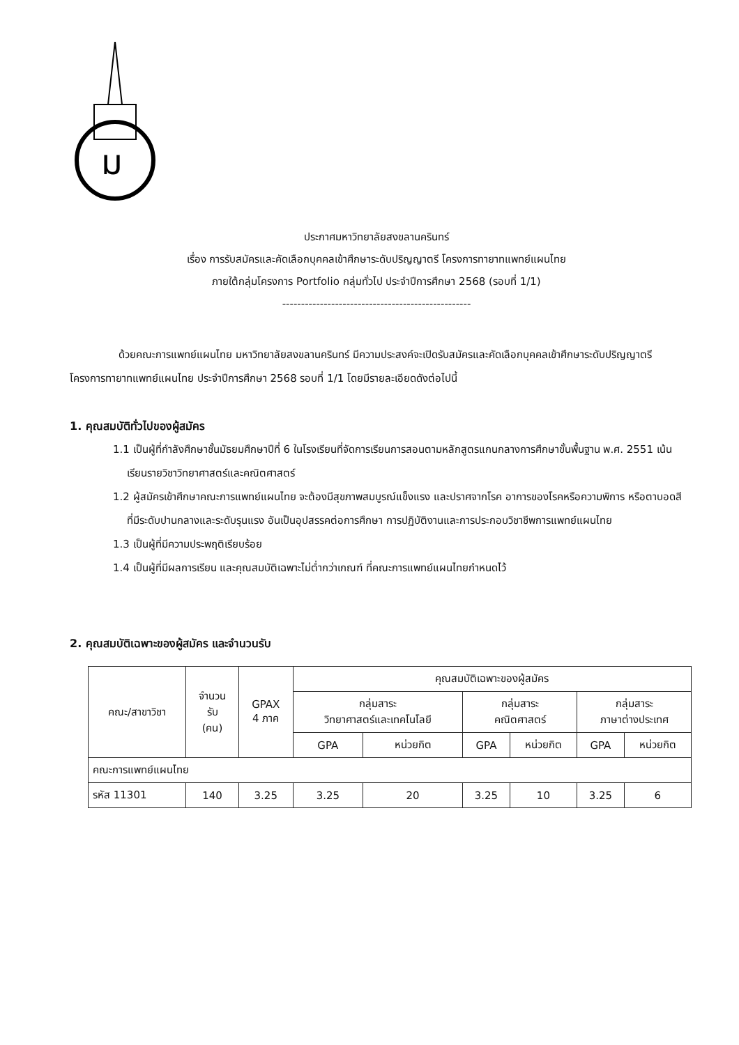ม
ประกาศมหาวิทยาลัยสงขลานครินทร์
เรื่อง การรับสมัครและคัดเลือกบุคคลเข้าศึกษาระดับปริญญาตรี โครงการทายาทแพทย์แผนไทย
ภายใต้กลุ่มโครงการ Portfolio กลุ่มทั่วไป ประจำปีการศึกษา 2568 (รอบที่ 1/1)
--------------------------------------------------
ด้วยคณะการแพทย์แผนไทย มหาวิทยาลัยสงขลานครินทร์ มีความประสงค์จะเปิดรับสมัครและคัดเลือกบุคคลเข้าศึกษาระดับปริญญาตรี โครงการทายาทแพทย์แผนไทย ประจำปีการศึกษา 2568 รอบที่ 1/1 โดยมีรายละเอียดดังต่อไปนี้
1. คุณสมบัติทั่วไปของผู้สมัคร
1.1 เป็นผู้ที่กำลังศึกษาชั้นมัธยมศึกษาปีที่ 6 ในโรงเรียนที่จัดการเรียนการสอนตามหลักสูตรแกนกลางการศึกษาขั้นพื้นฐาน พ.ศ. 2551 เน้นเรียนรายวิชาวิทยาศาสตร์และคณิตศาสตร์
1.2 ผู้สมัครเข้าศึกษาคณะการแพทย์แผนไทย จะต้องมีสุขภาพสมบูรณ์แข็งแรง และปราศจากโรค อาการของโรคหรือความพิการ หรือตาบอดสีที่มีระดับปานกลางและระดับรุนแรง อันเป็นอุปสรรคต่อการศึกษา การปฏิบัติงานและการประกอบวิชาชีพการแพทย์แผนไทย
1.3 เป็นผู้ที่มีความประพฤติเรียบร้อย
1.4 เป็นผู้ที่มีผลการเรียน และคุณสมบัติเฉพาะไม่ต่ำกว่าเกณฑ์ ที่คณะการแพทย์แผนไทยกำหนดไว้
2. คุณสมบัติเฉพาะของผู้สมัคร และจำนวนรับ
| คณะ/สาขาวิชา | จำนวน รับ (คน) | GPAX 4 ภาค | คุณสมบัติเฉพาะของผู้สมัคร | | | | | |
| --- | --- | --- | --- | --- | --- | --- | --- | --- |
| | | | กลุ่มสาระ วิทยาศาสตร์และเทคโนโลยี | | กลุ่มสาระ คณิตศาสตร์ | | กลุ่มสาระ ภาษาต่างประเทศ | |
| | | | GPA | หน่วยกิต | GPA | หน่วยกิต | GPA | หน่วยกิต |
| คณะการแพทย์แผนไทย | | | | | | | | |
| รหัส 11301 | 140 | 3.25 | 3.25 | 20 | 3.25 | 10 | 3.25 | 6 |